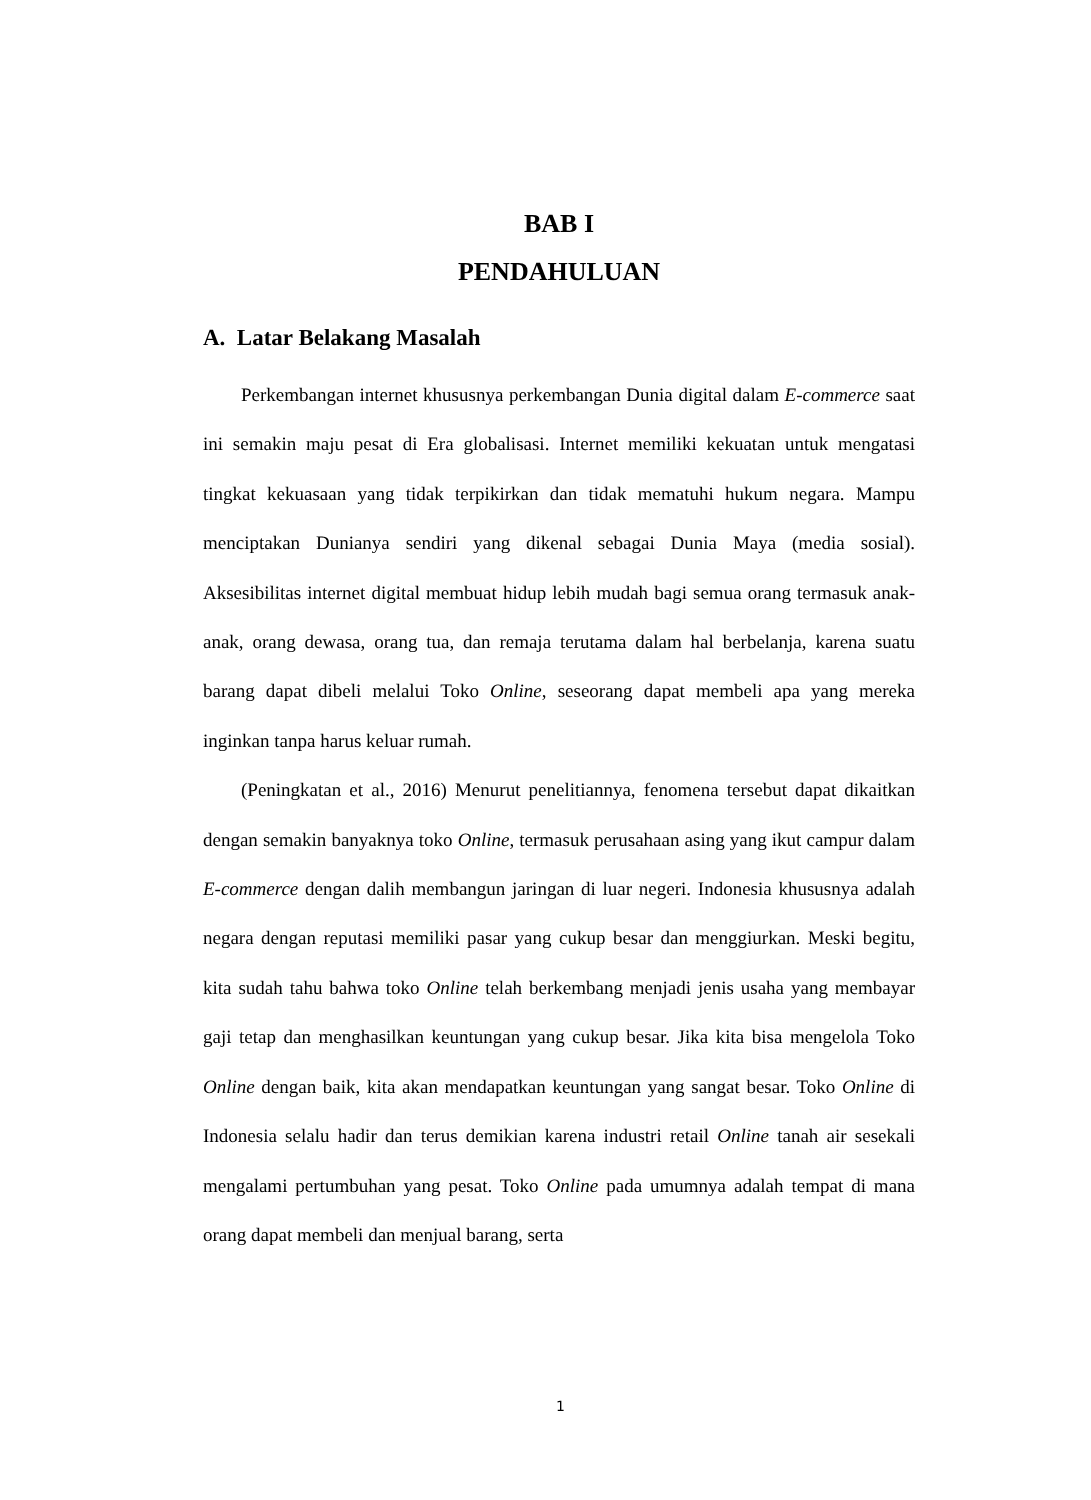BAB I
PENDAHULUAN
A. Latar Belakang Masalah
Perkembangan internet khususnya perkembangan Dunia digital dalam E-commerce saat ini semakin maju pesat di Era globalisasi. Internet memiliki kekuatan untuk mengatasi tingkat kekuasaan yang tidak terpikirkan dan tidak mematuhi hukum negara. Mampu menciptakan Dunianya sendiri yang dikenal sebagai Dunia Maya (media sosial). Aksesibilitas internet digital membuat hidup lebih mudah bagi semua orang termasuk anak-anak, orang dewasa, orang tua, dan remaja terutama dalam hal berbelanja, karena suatu barang dapat dibeli melalui Toko Online, seseorang dapat membeli apa yang mereka inginkan tanpa harus keluar rumah.
(Peningkatan et al., 2016) Menurut penelitiannya, fenomena tersebut dapat dikaitkan dengan semakin banyaknya toko Online, termasuk perusahaan asing yang ikut campur dalam E-commerce dengan dalih membangun jaringan di luar negeri. Indonesia khususnya adalah negara dengan reputasi memiliki pasar yang cukup besar dan menggiurkan. Meski begitu, kita sudah tahu bahwa toko Online telah berkembang menjadi jenis usaha yang membayar gaji tetap dan menghasilkan keuntungan yang cukup besar. Jika kita bisa mengelola Toko Online dengan baik, kita akan mendapatkan keuntungan yang sangat besar. Toko Online di Indonesia selalu hadir dan terus demikian karena industri retail Online tanah air sesekali mengalami pertumbuhan yang pesat. Toko Online pada umumnya adalah tempat di mana orang dapat membeli dan menjual barang, serta
1